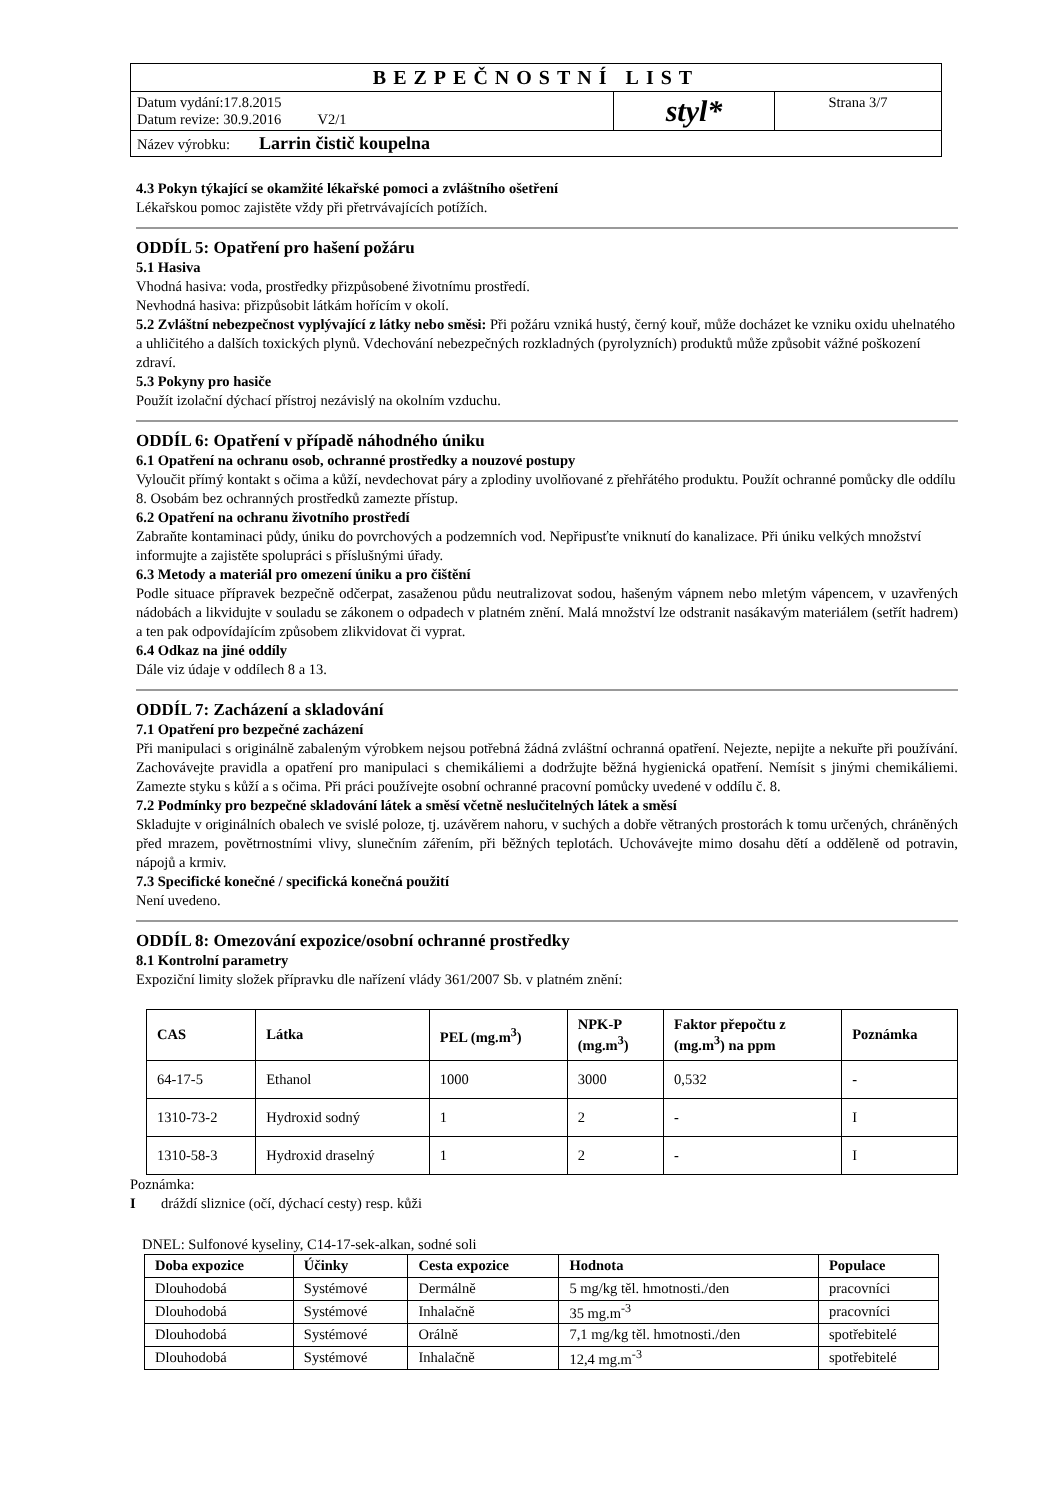| BEZPEČNOSTNÍ LIST | | |
| Datum vydání:17.8.2015 Datum revize: 30.9.2016 V2/1 | styl* | Strana 3/7 |
| Název výrobku: Larrin čistič koupelna | | |
4.3 Pokyn týkající se okamžité lékařské pomoci a zvláštního ošetření
Lékařskou pomoc zajistěte vždy při přetrvávajících potížích.
ODDÍL 5: Opatření pro hašení požáru
5.1 Hasiva
Vhodná hasiva: voda, prostředky přizpůsobené životnímu prostředí.
Nevhodná hasiva: přizpůsobit látkám hořícím v okolí.
5.2 Zvláštní nebezpečnost vyplývající z látky nebo směsi: Při požáru vzniká hustý, černý kouř, může docházet ke vzniku oxidu uhelnatého a uhličitého a dalších toxických plynů. Vdechování nebezpečných rozkladných (pyrolyzních) produktů může způsobit vážné poškození zdraví.
5.3 Pokyny pro hasiče
Použít izolační dýchací přístroj nezávislý na okolním vzduchu.
ODDÍL 6: Opatření v případě náhodného úniku
6.1 Opatření na ochranu osob, ochranné prostředky a nouzové postupy
Vyloučit přímý kontakt s očima a kůží, nevdechovat páry a zplodiny uvolňované z přehřátého produktu. Použít ochranné pomůcky dle oddílu 8. Osobám bez ochranných prostředků zamezte přístup.
6.2 Opatření na ochranu životního prostředí
Zabraňte kontaminaci půdy, úniku do povrchových a podzemních vod. Nepřipusťte vniknutí do kanalizace. Při úniku velkých množství informujte a zajistěte spolupráci s příslušnými úřady.
6.3 Metody a materiál pro omezení úniku a pro čištění
Podle situace přípravek bezpečně odčerpat, zasaženou půdu neutralizovat sodou, hašeným vápnem nebo mletým vápencem, v uzavřených nádobách a likvidujte v souladu se zákonem o odpadech v platném znění. Malá množství lze odstranit nasákavým materiálem (setřít hadrem) a ten pak odpovídajícím způsobem zlikvidovat či vyprat.
6.4 Odkaz na jiné oddíly
Dále viz údaje v oddílech 8 a 13.
ODDÍL 7: Zacházení a skladování
7.1 Opatření pro bezpečné zacházení
Při manipulaci s originálně zabaleným výrobkem nejsou potřebná žádná zvláštní ochranná opatření. Nejezte, nepijte a nekuřte při používání. Zachovávejte pravidla a opatření pro manipulaci s chemikáliemi a dodržujte běžná hygienická opatření. Nemísit s jinými chemikáliemi. Zamezte styku s kůží a s očima. Při práci používejte osobní ochranné pracovní pomůcky uvedené v oddílu č. 8.
7.2 Podmínky pro bezpečné skladování látek a směsí včetně neslučitelných látek a směsí
Skladujte v originálních obalech ve svislé poloze, tj. uzávěrem nahoru, v suchých a dobře větraných prostorách k tomu určených, chráněných před mrazem, povětrnostními vlivy, slunečním zářením, při běžných teplotách. Uchovávejte mimo dosahu dětí a odděleně od potravin, nápojů a krmiv.
7.3 Specifické konečné / specifická konečná použití
Není uvedeno.
ODDÍL 8: Omezování expozice/osobní ochranné prostředky
8.1 Kontrolní parametry
Expoziční limity složek přípravku dle nařízení vlády 361/2007 Sb. v platném znění:
| CAS | Látka | PEL (mg.m<sup>3</sup>) | NPK-P (mg.m<sup>3</sup>) | Faktor přepočtu z (mg.m<sup>3</sup>) na ppm | Poznámka |
| --- | --- | --- | --- | --- | --- |
| 64-17-5 | Ethanol | 1000 | 3000 | 0,532 | - |
| 1310-73-2 | Hydroxid sodný | 1 | 2 | - | I |
| 1310-58-3 | Hydroxid draselný | 1 | 2 | - | I |
Poznámka:
I dráždí sliznice (očí, dýchací cesty) resp. kůži
DNEL: Sulfonové kyseliny, C14-17-sek-alkan, sodné soli
| Doba expozice | Účinky | Cesta expozice | Hodnota | Populace |
| --- | --- | --- | --- | --- |
| Dlouhodobá | Systémové | Dermálně | 5 mg/kg těl. hmotnosti./den | pracovníci |
| Dlouhodobá | Systémové | Inhalačně | 35 mg.m<sup>-3</sup> | pracovníci |
| Dlouhodobá | Systémové | Orálně | 7,1 mg/kg těl. hmotnosti./den | spotřebitelé |
| Dlouhodobá | Systémové | Inhalačně | 12,4 mg.m<sup>-3</sup> | spotřebitelé |